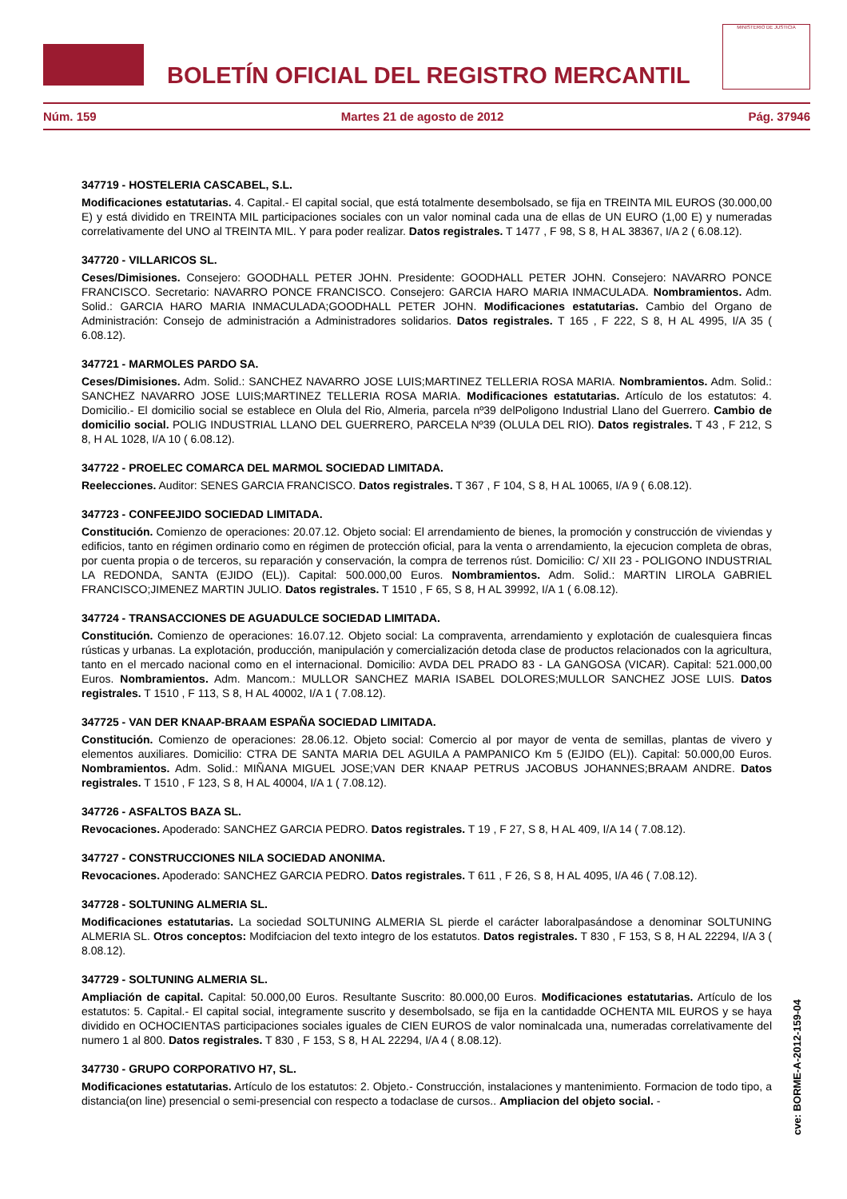BOLETÍN OFICIAL DEL REGISTRO MERCANTIL
MINISTERIO DE JUSTICIA
Núm. 159 Martes 21 de agosto de 2012 Pág. 37946
347719 - HOSTELERIA CASCABEL, S.L.
Modificaciones estatutarias. 4. Capital.- El capital social, que está totalmente desembolsado, se fija en TREINTA MIL EUROS (30.000,00 E) y está dividido en TREINTA MIL participaciones sociales con un valor nominal cada una de ellas de UN EURO (1,00 E) y numeradas correlativamente del UNO al TREINTA MIL. Y para poder realizar. Datos registrales. T 1477 , F 98, S 8, H AL 38367, I/A 2 ( 6.08.12).
347720 - VILLARICOS SL.
Ceses/Dimisiones. Consejero: GOODHALL PETER JOHN. Presidente: GOODHALL PETER JOHN. Consejero: NAVARRO PONCE FRANCISCO. Secretario: NAVARRO PONCE FRANCISCO. Consejero: GARCIA HARO MARIA INMACULADA. Nombramientos. Adm. Solid.: GARCIA HARO MARIA INMACULADA;GOODHALL PETER JOHN. Modificaciones estatutarias. Cambio del Organo de Administración: Consejo de administración a Administradores solidarios. Datos registrales. T 165 , F 222, S 8, H AL 4995, I/A 35 ( 6.08.12).
347721 - MARMOLES PARDO SA.
Ceses/Dimisiones. Adm. Solid.: SANCHEZ NAVARRO JOSE LUIS;MARTINEZ TELLERIA ROSA MARIA. Nombramientos. Adm. Solid.: SANCHEZ NAVARRO JOSE LUIS;MARTINEZ TELLERIA ROSA MARIA. Modificaciones estatutarias. Artículo de los estatutos: 4. Domicilio.- El domicilio social se establece en Olula del Rio, Almeria, parcela nº39 delPoligono Industrial Llano del Guerrero. Cambio de domicilio social. POLIG INDUSTRIAL LLANO DEL GUERRERO, PARCELA Nº39 (OLULA DEL RIO). Datos registrales. T 43 , F 212, S 8, H AL 1028, I/A 10 ( 6.08.12).
347722 - PROELEC COMARCA DEL MARMOL SOCIEDAD LIMITADA.
Reelecciones. Auditor: SENES GARCIA FRANCISCO. Datos registrales. T 367 , F 104, S 8, H AL 10065, I/A 9 ( 6.08.12).
347723 - CONFEEJIDO SOCIEDAD LIMITADA.
Constitución. Comienzo de operaciones: 20.07.12. Objeto social: El arrendamiento de bienes, la promoción y construcción de viviendas y edificios, tanto en régimen ordinario como en régimen de protección oficial, para la venta o arrendamiento, la ejecucion completa de obras, por cuenta propia o de terceros, su reparación y conservación, la compra de terrenos rúst. Domicilio: C/ XII 23 - POLIGONO INDUSTRIAL LA REDONDA, SANTA (EJIDO (EL)). Capital: 500.000,00 Euros. Nombramientos. Adm. Solid.: MARTIN LIROLA GABRIEL FRANCISCO;JIMENEZ MARTIN JULIO. Datos registrales. T 1510 , F 65, S 8, H AL 39992, I/A 1 ( 6.08.12).
347724 - TRANSACCIONES DE AGUADULCE SOCIEDAD LIMITADA.
Constitución. Comienzo de operaciones: 16.07.12. Objeto social: La compraventa, arrendamiento y explotación de cualesquiera fincas rústicas y urbanas. La explotación, producción, manipulación y comercialización detoda clase de productos relacionados con la agricultura, tanto en el mercado nacional como en el internacional. Domicilio: AVDA DEL PRADO 83 - LA GANGOSA (VICAR). Capital: 521.000,00 Euros. Nombramientos. Adm. Mancom.: MULLOR SANCHEZ MARIA ISABEL DOLORES;MULLOR SANCHEZ JOSE LUIS. Datos registrales. T 1510 , F 113, S 8, H AL 40002, I/A 1 ( 7.08.12).
347725 - VAN DER KNAAP-BRAAM ESPAÑA SOCIEDAD LIMITADA.
Constitución. Comienzo de operaciones: 28.06.12. Objeto social: Comercio al por mayor de venta de semillas, plantas de vivero y elementos auxiliares. Domicilio: CTRA DE SANTA MARIA DEL AGUILA A PAMPANICO Km 5 (EJIDO (EL)). Capital: 50.000,00 Euros. Nombramientos. Adm. Solid.: MIÑANA MIGUEL JOSE;VAN DER KNAAP PETRUS JACOBUS JOHANNES;BRAAM ANDRE. Datos registrales. T 1510 , F 123, S 8, H AL 40004, I/A 1 ( 7.08.12).
347726 - ASFALTOS BAZA SL.
Revocaciones. Apoderado: SANCHEZ GARCIA PEDRO. Datos registrales. T 19 , F 27, S 8, H AL 409, I/A 14 ( 7.08.12).
347727 - CONSTRUCCIONES NILA SOCIEDAD ANONIMA.
Revocaciones. Apoderado: SANCHEZ GARCIA PEDRO. Datos registrales. T 611 , F 26, S 8, H AL 4095, I/A 46 ( 7.08.12).
347728 - SOLTUNING ALMERIA SL.
Modificaciones estatutarias. La sociedad SOLTUNING ALMERIA SL pierde el carácter laboralpasándose a denominar SOLTUNING ALMERIA SL. Otros conceptos: Modifciacion del texto integro de los estatutos. Datos registrales. T 830 , F 153, S 8, H AL 22294, I/A 3 ( 8.08.12).
347729 - SOLTUNING ALMERIA SL.
Ampliación de capital. Capital: 50.000,00 Euros. Resultante Suscrito: 80.000,00 Euros. Modificaciones estatutarias. Artículo de los estatutos: 5. Capital.- El capital social, integramente suscrito y desembolsado, se fija en la cantidadde OCHENTA MIL EUROS y se haya dividido en OCHOCIENTAS participaciones sociales iguales de CIEN EUROS de valor nominalcada una, numeradas correlativamente del numero 1 al 800. Datos registrales. T 830 , F 153, S 8, H AL 22294, I/A 4 ( 8.08.12).
347730 - GRUPO CORPORATIVO H7, SL.
Modificaciones estatutarias. Artículo de los estatutos: 2. Objeto.- Construcción, instalaciones y mantenimiento. Formacion de todo tipo, a distancia(on line) presencial o semi-presencial con respecto a todaclase de cursos.. Ampliacion del objeto social. -
cve: BORME-A-2012-159-04